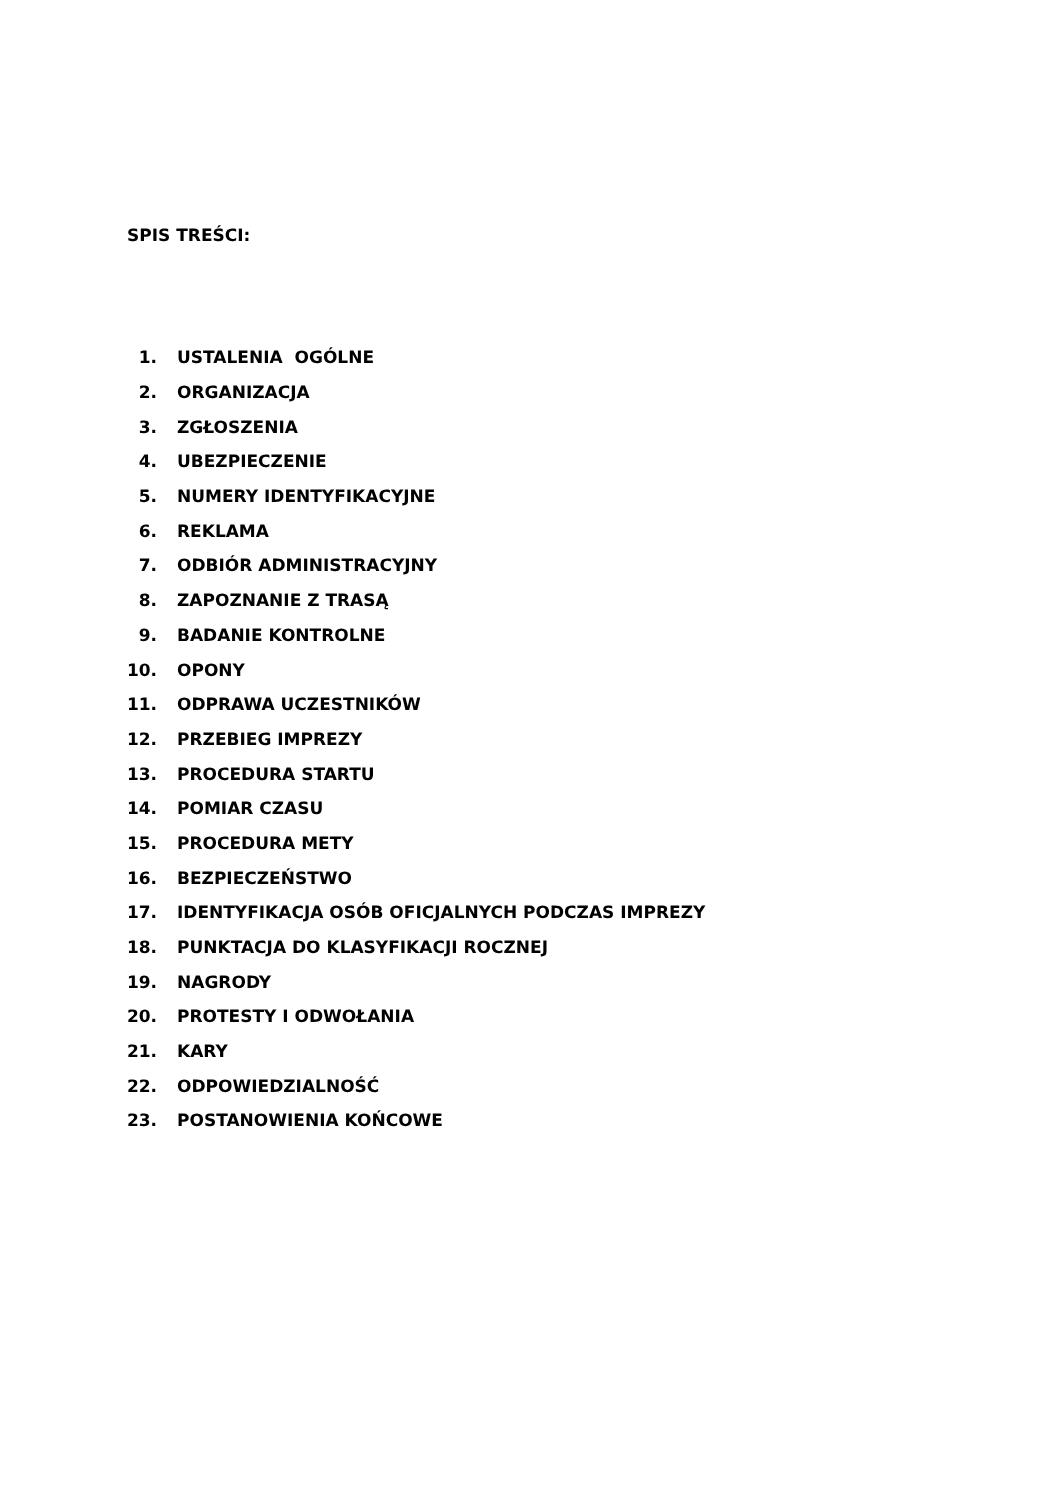SPIS TREŚCI:
1. USTALENIA OGÓLNE
2. ORGANIZACJA
3. ZGŁOSZENIA
4. UBEZPIECZENIE
5. NUMERY IDENTYFIKACYJNE
6. REKLAMA
7. ODBIÓR ADMINISTRACYJNY
8. ZAPOZNANIE Z TRASĄ
9. BADANIE KONTROLNE
10. OPONY
11. ODPRAWA UCZESTNIKÓW
12. PRZEBIEG IMPREZY
13. PROCEDURA STARTU
14. POMIAR CZASU
15. PROCEDURA METY
16. BEZPIECZEŃSTWO
17. IDENTYFIKACJA OSÓB OFICJALNYCH PODCZAS IMPREZY
18. PUNKTACJA DO KLASYFIKACJI ROCZNEJ
19. NAGRODY
20. PROTESTY I ODWOŁANIA
21. KARY
22. ODPOWIEDZIALNOŚĆ
23. POSTANOWIENIA KOŃCOWE